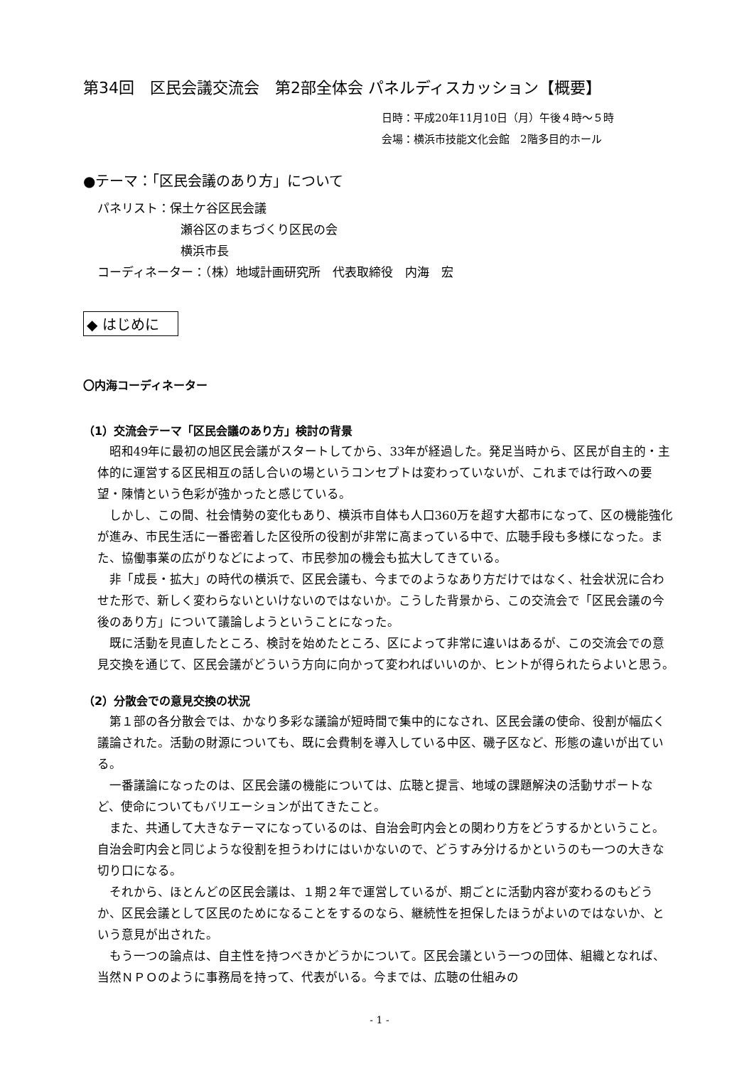第34回　区民会議交流会　第2部全体会 パネルディスカッション【概要】
日時：平成20年11月10日（月）午後４時～５時
会場：横浜市技能文化会館　2階多目的ホール
●テーマ：「区民会議のあり方」について
パネリスト：保土ケ谷区民会議
瀬谷区のまちづくり区民の会
横浜市長
コーディネーター：（株）地域計画研究所　代表取締役　内海　宏
◆ はじめに
〇内海コーディネーター
（1）交流会テーマ「区民会議のあり方」検討の背景
昭和49年に最初の旭区民会議がスタートしてから、33年が経過した。発足当時から、区民が自主的・主体的に運営する区民相互の話し合いの場というコンセプトは変わっていないが、これまでは行政への要望・陳情という色彩が強かったと感じている。
しかし、この間、社会情勢の変化もあり、横浜市自体も人口360万を超す大都市になって、区の機能強化が進み、市民生活に一番密着した区役所の役割が非常に高まっている中で、広聴手段も多様になった。また、協働事業の広がりなどによって、市民参加の機会も拡大してきている。
非「成長・拡大」の時代の横浜で、区民会議も、今までのようなあり方だけではなく、社会状況に合わせた形で、新しく変わらないといけないのではないか。こうした背景から、この交流会で「区民会議の今後のあり方」について議論しようということになった。
既に活動を見直したところ、検討を始めたところ、区によって非常に違いはあるが、この交流会での意見交換を通じて、区民会議がどういう方向に向かって変わればいいのか、ヒントが得られたらよいと思う。
（2）分散会での意見交換の状況
第１部の各分散会では、かなり多彩な議論が短時間で集中的になされ、区民会議の使命、役割が幅広く議論された。活動の財源についても、既に会費制を導入している中区、磯子区など、形態の違いが出ている。
一番議論になったのは、区民会議の機能については、広聴と提言、地域の課題解決の活動サポートなど、使命についてもバリエーションが出てきたこと。
また、共通して大きなテーマになっているのは、自治会町内会との関わり方をどうするかということ。自治会町内会と同じような役割を担うわけにはいかないので、どうすみ分けるかというのも一つの大きな切り口になる。
それから、ほとんどの区民会議は、１期２年で運営しているが、期ごとに活動内容が変わるのもどうか、区民会議として区民のためになることをするのなら、継続性を担保したほうがよいのではないか、という意見が出された。
もう一つの論点は、自主性を持つべきかどうかについて。区民会議という一つの団体、組織となれば、当然ＮＰＯのように事務局を持って、代表がいる。今までは、広聴の仕組みの
- 1 -